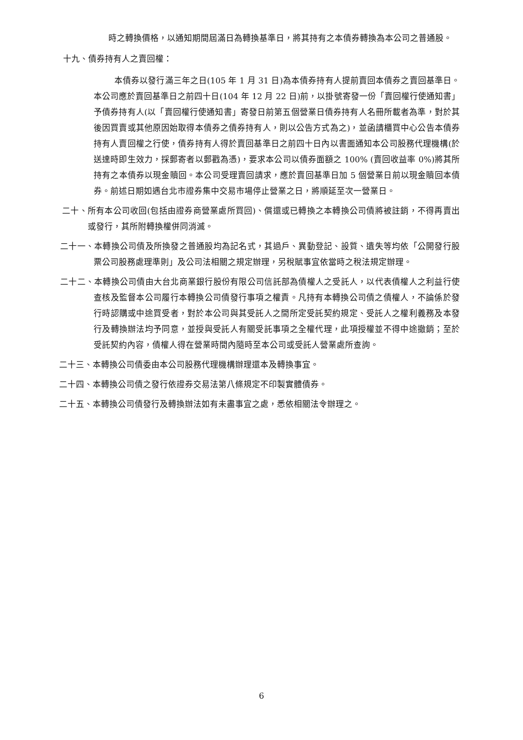時之轉換價格，以通知期間屆滿日為轉換基準日，將其持有之本債券轉換為本公司之普通股。
十九、債券持有人之賣回權：
本債券以發行滿三年之日(105 年 1 月 31 日)為本債券持有人提前賣回本債券之賣回基準日。本公司應於賣回基準日之前四十日(104 年 12 月 22 日)前，以掛號寄發一份「賣回權行使通知書」予債券持有人(以「賣回權行使通知書」寄發日前第五個營業日債券持有人名冊所載者為準，對於其後因買賣或其他原因始取得本債券之債券持有人，則以公告方式為之)，並函請櫃買中心公告本債券持有人賣回權之行使，債券持有人得於賣回基準日之前四十日內以書面通知本公司股務代理機構(於送達時即生效力，採郵寄者以郵戳為憑)，要求本公司以債券面額之 100% (賣回收益率 0%)將其所持有之本債券以現金贖回。本公司受理賣回請求，應於賣回基準日加 5 個營業日前以現金贖回本債券。前述日期如遇台北市證券集中交易市場停止營業之日，將順延至次一營業日。
二十、所有本公司收回(包括由證券商營業處所買回)、償還或已轉換之本轉換公司債將被註銷，不得再賣出或發行，其所附轉換權併同消滅。
二十一、本轉換公司債及所換發之普通股均為記名式，其過戶、異動登記、設質、遺失等均依「公開發行股票公司股務處理準則」及公司法相關之規定辦理，另稅賦事宜依當時之稅法規定辦理。
二十二、本轉換公司債由大台北商業銀行股份有限公司信託部為債權人之受託人，以代表債權人之利益行使查核及監督本公司履行本轉換公司債發行事項之權責。凡持有本轉換公司債之債權人，不論係於發行時認購或中途買受者，對於本公司與其受託人之間所定受託契約規定、受託人之權利義務及本發行及轉換辦法均予同意，並授與受託人有關受託事項之全權代理，此項授權並不得中途撤銷；至於受託契約內容，債權人得在營業時間內隨時至本公司或受託人營業處所查詢。
二十三、本轉換公司債委由本公司股務代理機構辦理還本及轉換事宜。
二十四、本轉換公司債之發行依證券交易法第八條規定不印製實體債券。
二十五、本轉換公司債發行及轉換辦法如有未盡事宜之處，悉依相關法令辦理之。
6